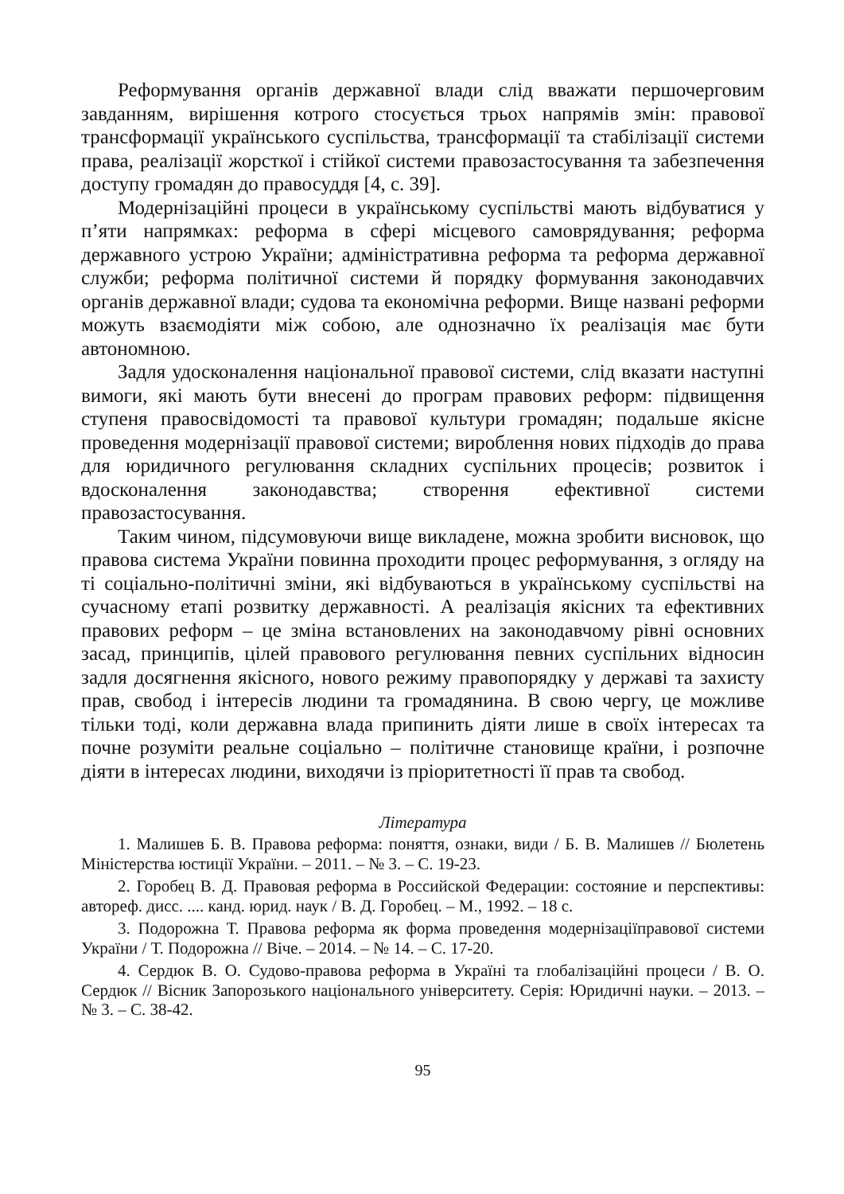Реформування органів державної влади слід вважати першочерговим завданням, вирішення котрого стосується трьох напрямів змін: правової трансформації українського суспільства, трансформації та стабілізації системи права, реалізації жорсткої і стійкої системи правозастосування та забезпечення доступу громадян до правосуддя [4, с. 39].
Модернізаційні процеси в українському суспільстві мають відбуватися у п’яти напрямках: реформа в сфері місцевого самоврядування; реформа державного устрою України; адміністративна реформа та реформа державної служби; реформа політичної системи й порядку формування законодавчих органів державної влади; судова та економічна реформи. Вище названі реформи можуть взаємодіяти між собою, але однозначно їх реалізація має бути автономною.
Задля удосконалення національної правової системи, слід вказати наступні вимоги, які мають бути внесені до програм правових реформ: підвищення ступеня правосвідомості та правової культури громадян; подальше якісне проведення модернізації правової системи; вироблення нових підходів до права для юридичного регулювання складних суспільних процесів; розвиток і вдосконалення законодавства; створення ефективної системи правозастосування.
Таким чином, підсумовуючи вище викладене, можна зробити висновок, що правова система України повинна проходити процес реформування, з огляду на ті соціально-політичні зміни, які відбуваються в українському суспільстві на сучасному етапі розвитку державності. А реалізація якісних та ефективних правових реформ – це зміна встановлених на законодавчому рівні основних засад, принципів, цілей правового регулювання певних суспільних відносин задля досягнення якісного, нового режиму правопорядку у державі та захисту прав, свобод і інтересів людини та громадянина. В свою чергу, це можливе тільки тоді, коли державна влада припинить діяти лише в своїх інтересах та почне розуміти реальне соціально – політичне становище країни, і розпочне діяти в інтересах людини, виходячи із пріоритетності її прав та свобод.
Література
1. Малишев Б. В. Правова реформа: поняття, ознаки, види / Б. В. Малишев // Бюлетень Міністерства юстиції України. – 2011. – № 3. – С. 19-23.
2. Горобец В. Д. Правовая реформа в Российской Федерации: состояние и перспективы: автореф. дисс. .... канд. юрид. наук / В. Д. Горобец. – М., 1992. – 18 с.
3. Подорожна Т. Правова реформа як форма проведення модернізаціїправової системи України / Т. Подорожна // Віче. – 2014. – № 14. – С. 17-20.
4. Сердюк В. О. Судово-правова реформа в Україні та глобалізаційні процеси / В. О. Сердюк // Вісник Запорозького національного університету. Серія: Юридичні науки. – 2013. – № 3. – С. 38-42.
95